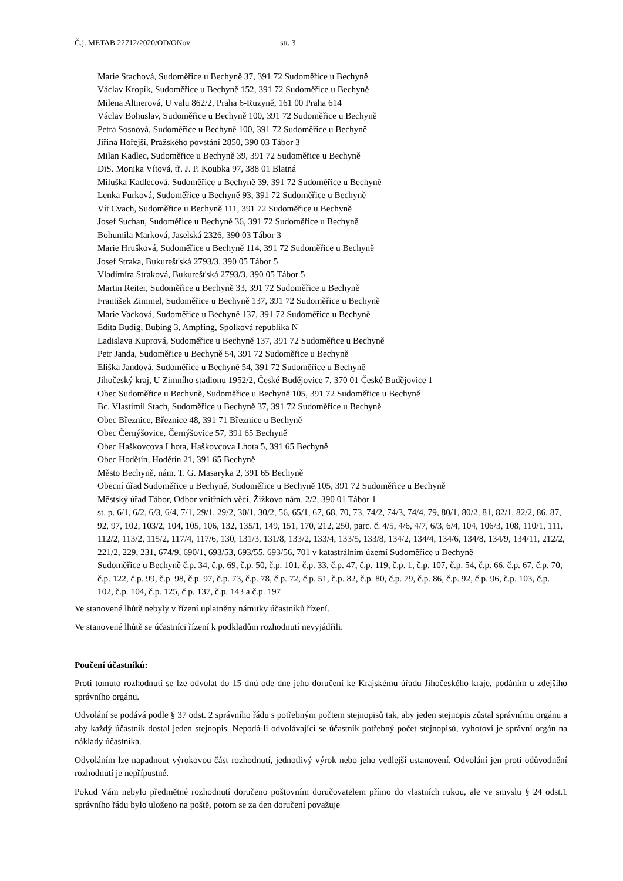Č.j. METAB 22712/2020/OD/ONov str. 3
Marie Stachová, Sudoměřice u Bechyně 37, 391 72 Sudoměřice u Bechyně
Václav Kropík, Sudoměřice u Bechyně 152, 391 72 Sudoměřice u Bechyně
Milena Altnerová, U valu 862/2, Praha 6-Ruzyně, 161 00 Praha 614
Václav Bohuslav, Sudoměřice u Bechyně 100, 391 72 Sudoměřice u Bechyně
Petra Sosnová, Sudoměřice u Bechyně 100, 391 72 Sudoměřice u Bechyně
Jiřina Hořejší, Pražského povstání 2850, 390 03 Tábor 3
Milan Kadlec, Sudoměřice u Bechyně 39, 391 72 Sudoměřice u Bechyně
DiS. Monika Vítová, tř. J. P. Koubka 97, 388 01 Blatná
Miluška Kadlecová, Sudoměřice u Bechyně 39, 391 72 Sudoměřice u Bechyně
Lenka Furková, Sudoměřice u Bechyně 93, 391 72 Sudoměřice u Bechyně
Vít Cvach, Sudoměřice u Bechyně 111, 391 72 Sudoměřice u Bechyně
Josef Suchan, Sudoměřice u Bechyně 36, 391 72 Sudoměřice u Bechyně
Bohumila Marková, Jaselská 2326, 390 03 Tábor 3
Marie Hrušková, Sudoměřice u Bechyně 114, 391 72 Sudoměřice u Bechyně
Josef Straka, Bukurešťská 2793/3, 390 05 Tábor 5
Vladimíra Straková, Bukurešťská 2793/3, 390 05 Tábor 5
Martin Reiter, Sudoměřice u Bechyně 33, 391 72 Sudoměřice u Bechyně
František Zimmel, Sudoměřice u Bechyně 137, 391 72 Sudoměřice u Bechyně
Marie Vacková, Sudoměřice u Bechyně 137, 391 72 Sudoměřice u Bechyně
Edita Budig, Bubing 3, Ampfing, Spolková republika N
Ladislava Kuprová, Sudoměřice u Bechyně 137, 391 72 Sudoměřice u Bechyně
Petr Janda, Sudoměřice u Bechyně 54, 391 72 Sudoměřice u Bechyně
Eliška Jandová, Sudoměřice u Bechyně 54, 391 72 Sudoměřice u Bechyně
Jihočeský kraj, U Zimního stadionu 1952/2, České Budějovice 7, 370 01 České Budějovice 1
Obec Sudoměřice u Bechyně, Sudoměřice u Bechyně 105, 391 72 Sudoměřice u Bechyně
Bc. Vlastimil Stach, Sudoměřice u Bechyně 37, 391 72 Sudoměřice u Bechyně
Obec Březnice, Březnice 48, 391 71 Březnice u Bechyně
Obec Černýšovice, Černýšovice 57, 391 65 Bechyně
Obec Haškovcova Lhota, Haškovcova Lhota 5, 391 65 Bechyně
Obec Hodětín, Hodětín 21, 391 65 Bechyně
Město Bechyně, nám. T. G. Masaryka 2, 391 65 Bechyně
Obecní úřad Sudoměřice u Bechyně, Sudoměřice u Bechyně 105, 391 72 Sudoměřice u Bechyně
Městský úřad Tábor, Odbor vnitřních věcí, Žižkovo nám. 2/2, 390 01 Tábor 1
st. p. 6/1, 6/2, 6/3, 6/4, 7/1, 29/1, 29/2, 30/1, 30/2, 56, 65/1, 67, 68, 70, 73, 74/2, 74/3, 74/4, 79, 80/1, 80/2, 81, 82/1, 82/2, 86, 87, 92, 97, 102, 103/2, 104, 105, 106, 132, 135/1, 149, 151, 170, 212, 250, parc. č. 4/5, 4/6, 4/7, 6/3, 6/4, 104, 106/3, 108, 110/1, 111, 112/2, 113/2, 115/2, 117/4, 117/6, 130, 131/3, 131/8, 133/2, 133/4, 133/5, 133/8, 134/2, 134/4, 134/6, 134/8, 134/9, 134/11, 212/2, 221/2, 229, 231, 674/9, 690/1, 693/53, 693/55, 693/56, 701 v katastrálním území Sudoměřice u Bechyně
Sudoměřice u Bechyně č.p. 34, č.p. 69, č.p. 50, č.p. 101, č.p. 33, č.p. 47, č.p. 119, č.p. 1, č.p. 107, č.p. 54, č.p. 66, č.p. 67, č.p. 70, č.p. 122, č.p. 99, č.p. 98, č.p. 97, č.p. 73, č.p. 78, č.p. 72, č.p. 51, č.p. 82, č.p. 80, č.p. 79, č.p. 86, č.p. 92, č.p. 96, č.p. 103, č.p. 102, č.p. 104, č.p. 125, č.p. 137, č.p. 143 a č.p. 197
Ve stanovené lhůtě nebyly v řízení uplatněny námitky účastníků řízení.
Ve stanovené lhůtě se účastníci řízení k podkladům rozhodnutí nevyjádřili.
Poučení účastníků:
Proti tomuto rozhodnutí se lze odvolat do 15 dnů ode dne jeho doručení ke Krajskému úřadu Jihočeského kraje, podáním u zdejšího správního orgánu.
Odvolání se podává podle § 37 odst. 2 správního řádu s potřebným počtem stejnopisů tak, aby jeden stejnopis zůstal správnímu orgánu a aby každý účastník dostal jeden stejnopis. Nepodá-li odvolávající se účastník potřebný počet stejnopisů, vyhotoví je správní orgán na náklady účastníka.
Odvoláním lze napadnout výrokovou část rozhodnutí, jednotlivý výrok nebo jeho vedlejší ustanovení. Odvolání jen proti odůvodnění rozhodnutí je nepřípustné.
Pokud Vám nebylo předmětné rozhodnutí doručeno poštovním doručovatelem přímo do vlastních rukou, ale ve smyslu § 24 odst.1 správního řádu bylo uloženo na poště, potom se za den doručení považuje